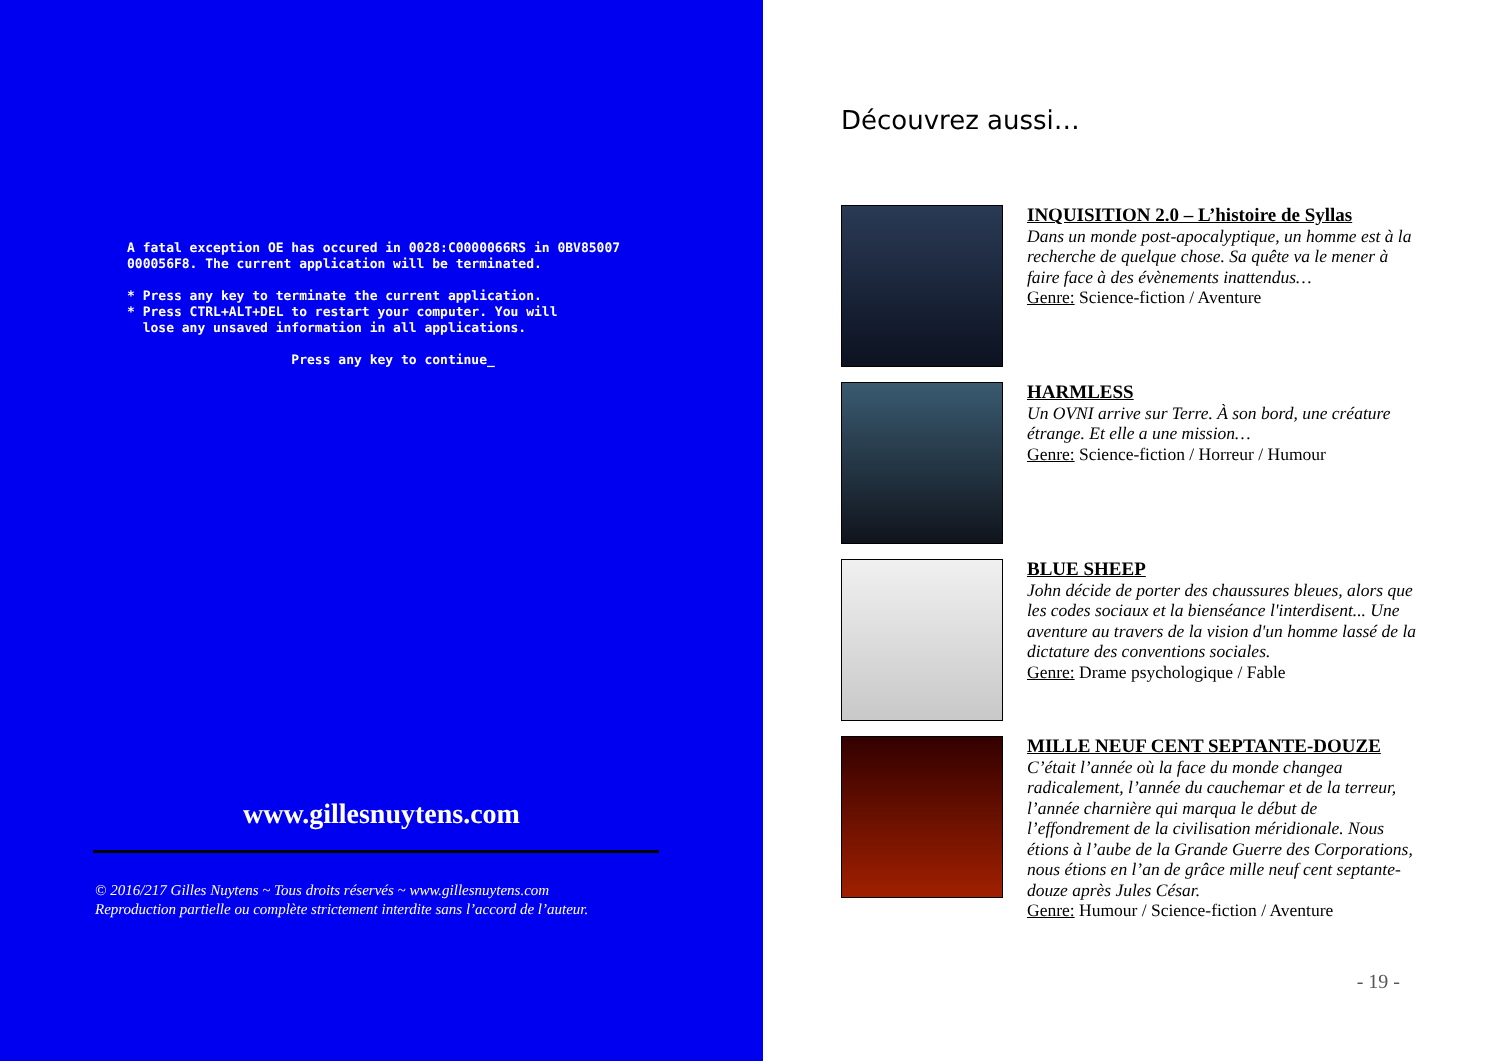A fatal exception OE has occured in 0028:C0000066RS in 0BV85007
000056F8. The current application will be terminated.

* Press any key to terminate the current application.
* Press CTRL+ALT+DEL to restart your computer. You will
  lose any unsaved information in all applications.

                     Press any key to continue_
www.gillesnuytens.com
© 2016/217 Gilles Nuytens ~ Tous droits réservés ~ www.gillesnuytens.com
Reproduction partielle ou complète strictement interdite sans l’accord de l’auteur.
Découvrez aussi…
INQUISITION 2.0 – L’histoire de Syllas
Dans un monde post-apocalyptique, un homme est à la recherche de quelque chose. Sa quête va le mener à faire face à des évènements inattendus…
Genre: Science-fiction / Aventure
HARMLESS
Un OVNI arrive sur Terre. À son bord, une créature étrange. Et elle a une mission…
Genre: Science-fiction / Horreur / Humour
BLUE SHEEP
John décide de porter des chaussures bleues, alors que les codes sociaux et la bienséance l'interdisent... Une aventure au travers de la vision d'un homme lassé de la dictature des conventions sociales.
Genre: Drame psychologique / Fable
MILLE NEUF CENT SEPTANTE-DOUZE
C’était l’année où la face du monde changea radicalement, l’année du cauchemar et de la terreur, l’année charnière qui marqua le début de l’effondrement de la civilisation méridionale. Nous étions à l’aube de la Grande Guerre des Corporations, nous étions en l’an de grâce mille neuf cent septante-douze après Jules César.
Genre: Humour / Science-fiction / Aventure
- 19 -